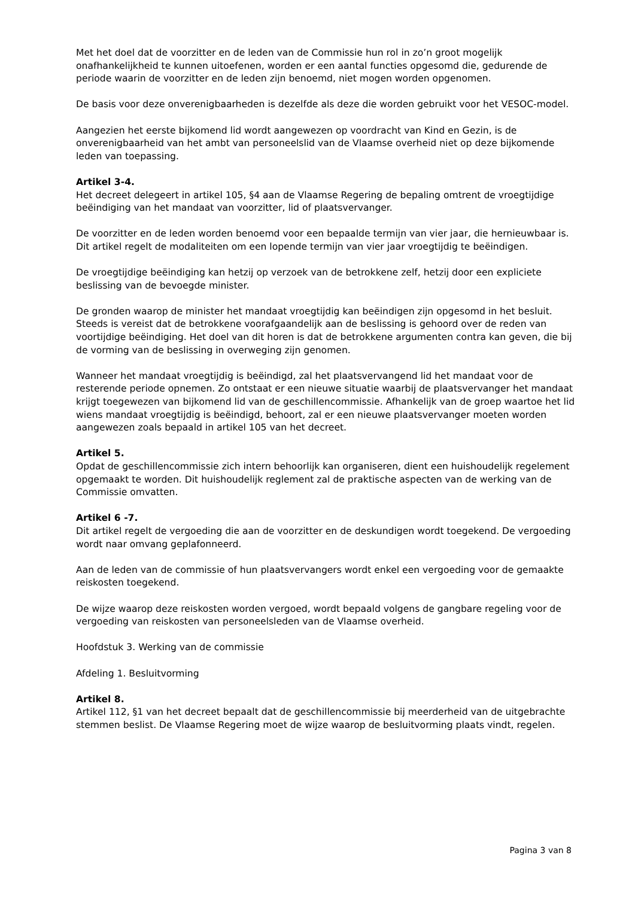Met het doel dat de voorzitter en de leden van de Commissie hun rol in zo’n groot mogelijk onafhankelijkheid te kunnen uitoefenen, worden er een aantal functies opgesomd die, gedurende de periode waarin de voorzitter en de leden zijn benoemd, niet mogen worden opgenomen.
De basis voor deze onverenigbaarheden is dezelfde als deze die worden gebruikt voor het VESOC-model.
Aangezien het eerste bijkomend lid wordt aangewezen op voordracht van Kind en Gezin, is de onverenigbaarheid van het ambt van personeelslid van de Vlaamse overheid niet op deze bijkomende leden van toepassing.
Artikel 3-4.
Het decreet delegeert in artikel 105, §4 aan de Vlaamse Regering de bepaling omtrent de vroegtijdige beëindiging van het mandaat van voorzitter, lid of plaatsvervanger.
De voorzitter en de leden worden benoemd voor een bepaalde termijn van vier jaar, die hernieuwbaar is. Dit artikel regelt de modaliteiten om een lopende termijn van vier jaar vroegtijdig te beëindigen.
De vroegtijdige beëindiging kan hetzij op verzoek van de betrokkene zelf, hetzij door een expliciete beslissing van de bevoegde minister.
De gronden waarop de minister het mandaat vroegtijdig kan beëindigen zijn opgesomd in het besluit. Steeds is vereist dat de betrokkene voorafgaandelijk aan de beslissing is gehoord over de reden van voortijdige beëindiging. Het doel van dit horen is dat de betrokkene argumenten contra kan geven, die bij de vorming van de beslissing in overweging zijn genomen.
Wanneer het mandaat vroegtijdig is beëindigd, zal het plaatsvervangend lid het mandaat voor de resterende periode opnemen. Zo ontstaat er een nieuwe situatie waarbij de plaatsvervanger het mandaat krijgt toegewezen van bijkomend lid van de geschillencommissie. Afhankelijk van de groep waartoe het lid wiens mandaat vroegtijdig is beëindigd, behoort, zal er een nieuwe plaatsvervanger moeten worden aangewezen zoals bepaald in artikel 105 van het decreet.
Artikel 5.
Opdat de geschillencommissie zich intern behoorlijk kan organiseren, dient een huishoudelijk regelement opgemaakt te worden. Dit huishoudelijk reglement zal de praktische aspecten van de werking van de Commissie omvatten.
Artikel 6 -7.
Dit artikel regelt de vergoeding die aan de voorzitter en de deskundigen wordt toegekend. De vergoeding wordt naar omvang geplafonneerd.
Aan de leden van de commissie of hun plaatsvervangers wordt enkel een vergoeding voor de gemaakte reiskosten toegekend.
De wijze waarop deze reiskosten worden vergoed, wordt bepaald volgens de gangbare regeling voor de vergoeding van reiskosten van personeelsleden van de Vlaamse overheid.
Hoofdstuk 3. Werking van de commissie
Afdeling 1. Besluitvorming
Artikel 8.
Artikel 112, §1 van het decreet bepaalt dat de geschillencommissie bij meerderheid van de uitgebrachte stemmen beslist. De Vlaamse Regering moet de wijze waarop de besluitvorming plaats vindt, regelen.
Pagina 3 van 8